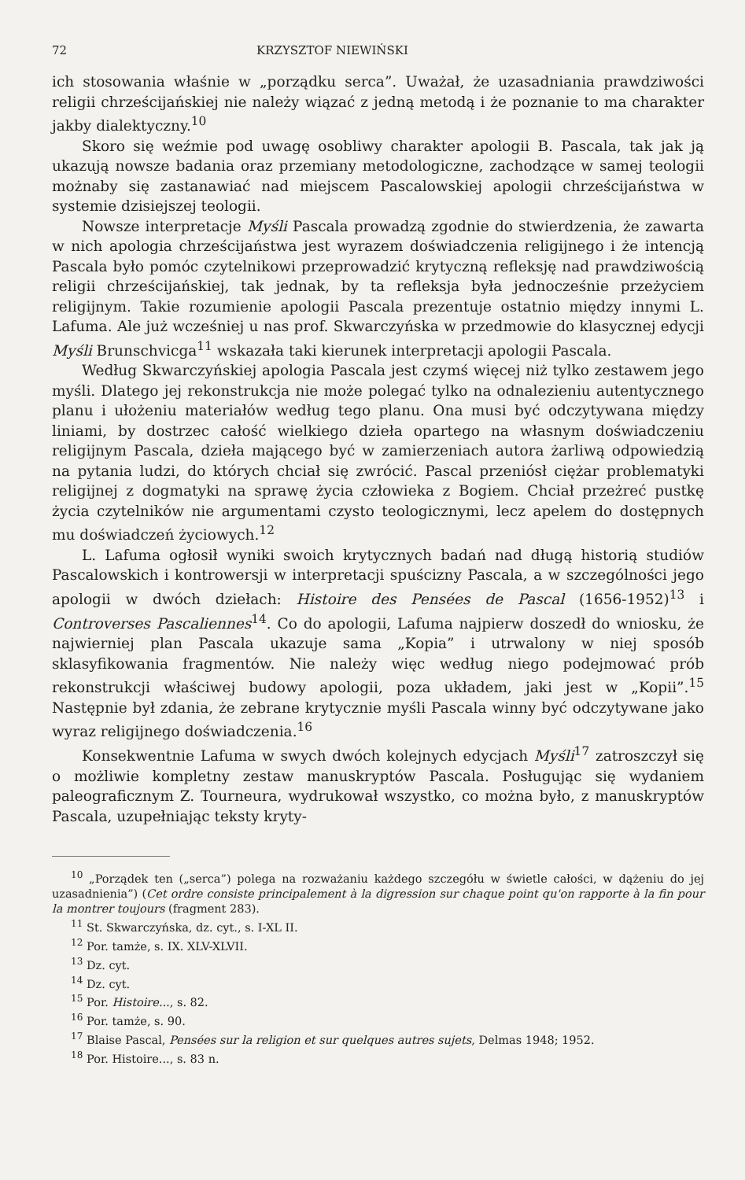72 KRZYSZTOF NIEWIŃSKI
ich stosowania właśnie w „porządku serca”. Uważał, że uzasadniania prawdziwości religii chrześcijańskiej nie należy wiązać z jedną metodą i że poznanie to ma charakter jakby dialektyczny.<sup>10</sup>
Skoro się weźmie pod uwagę osobliwy charakter apologii B. Pascala, tak jak ją ukazują nowsze badania oraz przemiany metodologiczne, zachodzące w samej teologii możnaby się zastanawiać nad miejscem Pascalowskiej apologii chrześcijaństwa w systemie dzisiejszej teologii.
Nowsze interpretacje Myśli Pascala prowadzą zgodnie do stwierdzenia, że zawarta w nich apologia chrześcijaństwa jest wyrazem doświadczenia religijnego i że intencją Pascala było pomóc czytelnikowi przeprowadzić krytyczną refleksję nad prawdziwością religii chrześcijańskiej, tak jednak, by ta refleksja była jednocześnie przeżyciem religijnym. Takie rozumienie apologii Pascala prezentuje ostatnio między innymi L. Lafuma. Ale już wcześniej u nas prof. Skwarczyńska w przedmowie do klasycznej edycji Myśli Brunschvicga<sup>11</sup> wskazała taki kierunek interpretacji apologii Pascala.
Według Skwarczyńskiej apologia Pascala jest czymś więcej niż tylko zestawem jego myśli. Dlatego jej rekonstrukcja nie może polegać tylko na odnalezieniu autentycznego planu i ułożeniu materiałów według tego planu. Ona musi być odczytywana między liniami, by dostrzec całość wielkiego dzieła opartego na własnym doświadczeniu religijnym Pascala, dzieła mającego być w zamierzeniach autora żarliwą odpowiedzią na pytania ludzi, do których chciał się zwrócić. Pascal przeniósł ciężar problematyki religijnej z dogmatyki na sprawę życia człowieka z Bogiem. Chciał przeżreć pustkę życia czytelników nie argumentami czysto teologicznymi, lecz apelem do dostępnych mu doświadczeń życiowych.<sup>12</sup>
L. Lafuma ogłosił wyniki swoich krytycznych badań nad długą historią studiów Pascalowskich i kontrowersji w interpretacji spuścizny Pascala, a w szczególności jego apologii w dwóch dziełach: Histoire des Pensées de Pascal (1656-1952)<sup>13</sup> i Controverses Pascaliennes<sup>14</sup>. Co do apologii, Lafuma najpierw doszedł do wniosku, że najwierniej plan Pascala ukazuje sama „Kopia” i utrwalony w niej sposób sklasyfikowania fragmentów. Nie należy więc według niego podejmować prób rekonstrukcji właściwej budowy apologii, poza układem, jaki jest w „Kopii”.<sup>15</sup> Następnie był zdania, że zebrane krytycznie myśli Pascala winny być odczytywane jako wyraz religijnego doświadczenia.<sup>16</sup>
Konsekwentnie Lafuma w swych dwóch kolejnych edycjach Myśli<sup>17</sup> zatroszczył się o możliwie kompletny zestaw manuskryptów Pascala. Posługując się wydaniem paleograficznym Z. Tourneura, wydrukował wszystko, co można było, z manuskryptów Pascala, uzupełniając teksty kryty-
<sup>10</sup> „Porządek ten („serca”) polega na rozważaniu każdego szczegółu w świetle całości, w dążeniu do jej uzasadnienia”) (Cet ordre consiste principalement à la digression sur chaque point qu'on rapporte à la fin pour la montrer toujours (fragment 283).
<sup>11</sup> St. Skwarczyńska, dz. cyt., s. I-XL II.
<sup>12</sup> Por. tamże, s. IX. XLV-XLVII.
<sup>13</sup> Dz. cyt.
<sup>14</sup> Dz. cyt.
<sup>15</sup> Por. Histoire..., s. 82.
<sup>16</sup> Por. tamże, s. 90.
<sup>17</sup> Blaise Pascal, Pensées sur la religion et sur quelques autres sujets, Delmas 1948; 1952.
<sup>18</sup> Por. Histoire..., s. 83 n.